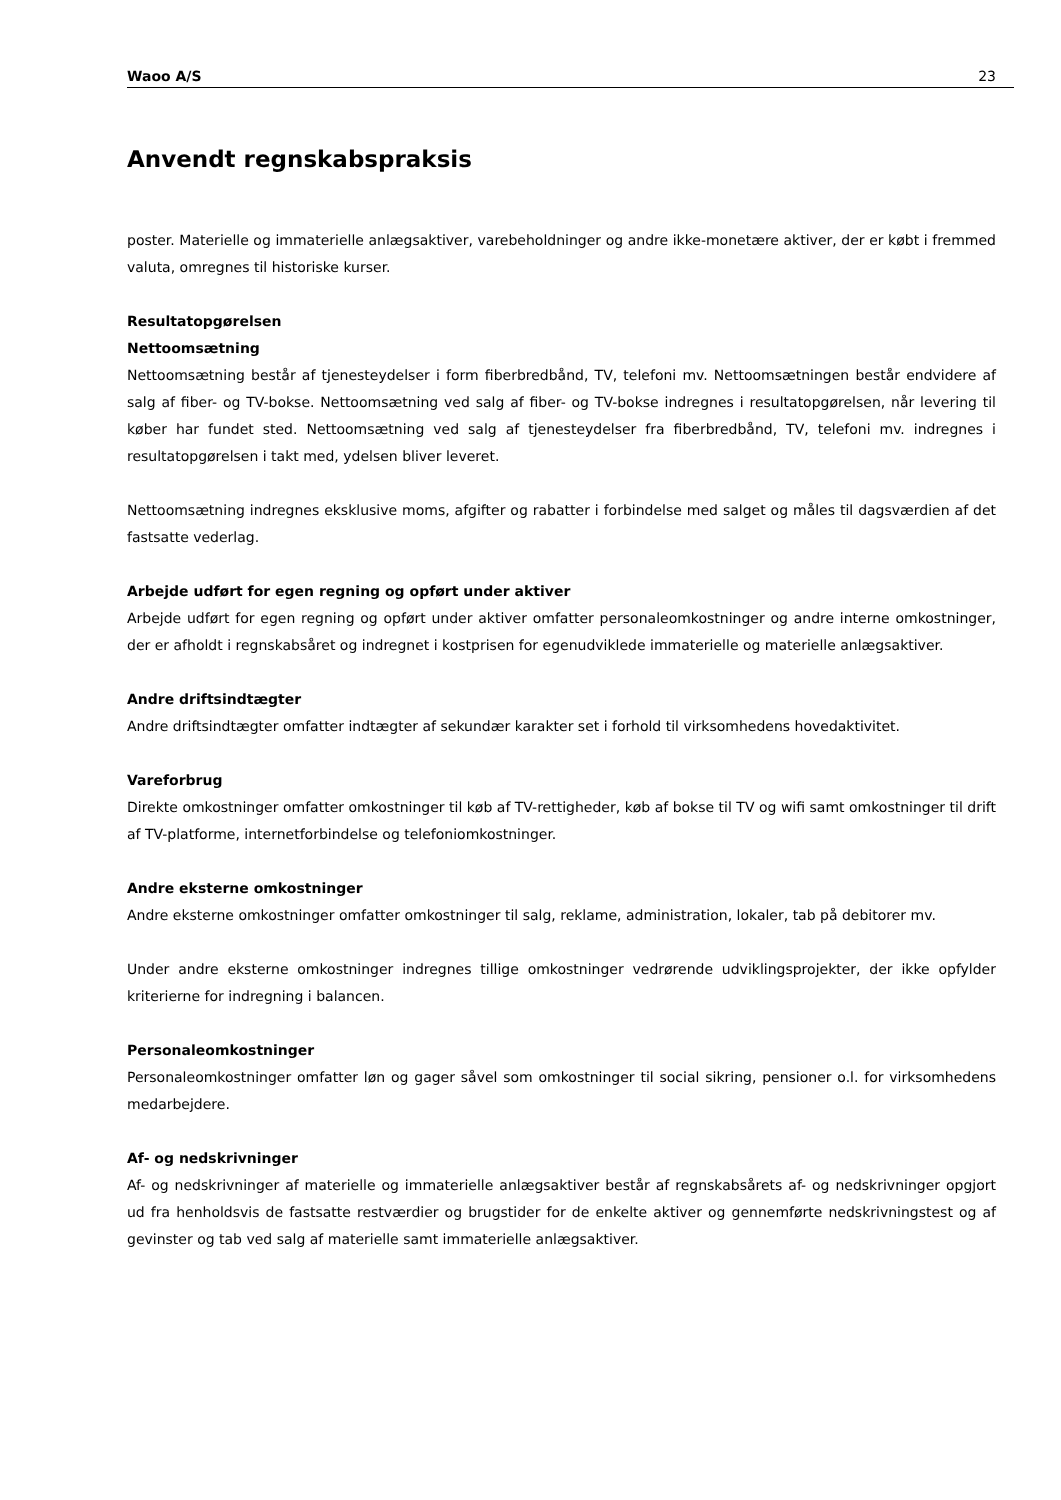Waoo A/S 23
Anvendt regnskabspraksis
poster. Materielle og immaterielle anlægsaktiver, varebeholdninger og andre ikke-monetære aktiver, der er købt i fremmed valuta, omregnes til historiske kurser.
Resultatopgørelsen
Nettoomsætning
Nettoomsætning består af tjenesteydelser i form fiberbredbånd, TV, telefoni mv. Nettoomsætningen består endvidere af salg af fiber- og TV-bokse. Nettoomsætning ved salg af fiber- og TV-bokse indregnes i resultatopgørelsen, når levering til køber har fundet sted. Nettoomsætning ved salg af tjenesteydelser fra fiberbredbånd, TV, telefoni mv. indregnes i resultatopgørelsen i takt med, ydelsen bliver leveret.
Nettoomsætning indregnes eksklusive moms, afgifter og rabatter i forbindelse med salget og måles til dagsværdien af det fastsatte vederlag.
Arbejde udført for egen regning og opført under aktiver
Arbejde udført for egen regning og opført under aktiver omfatter personaleomkostninger og andre interne omkostninger, der er afholdt i regnskabsåret og indregnet i kostprisen for egenudviklede immaterielle og materielle anlægsaktiver.
Andre driftsindtægter
Andre driftsindtægter omfatter indtægter af sekundær karakter set i forhold til virksomhedens hovedaktivitet.
Vareforbrug
Direkte omkostninger omfatter omkostninger til køb af TV-rettigheder, køb af bokse til TV og wifi samt omkostninger til drift af TV-platforme, internetforbindelse og telefoniomkostninger.
Andre eksterne omkostninger
Andre eksterne omkostninger omfatter omkostninger til salg, reklame, administration, lokaler, tab på debitorer mv.
Under andre eksterne omkostninger indregnes tillige omkostninger vedrørende udviklingsprojekter, der ikke opfylder kriterierne for indregning i balancen.
Personaleomkostninger
Personaleomkostninger omfatter løn og gager såvel som omkostninger til social sikring, pensioner o.l. for virksomhedens medarbejdere.
Af- og nedskrivninger
Af- og nedskrivninger af materielle og immaterielle anlægsaktiver består af regnskabsårets af- og nedskrivninger opgjort ud fra henholdsvis de fastsatte restværdier og brugstider for de enkelte aktiver og gennemførte nedskrivningstest og af gevinster og tab ved salg af materielle samt immaterielle anlægsaktiver.